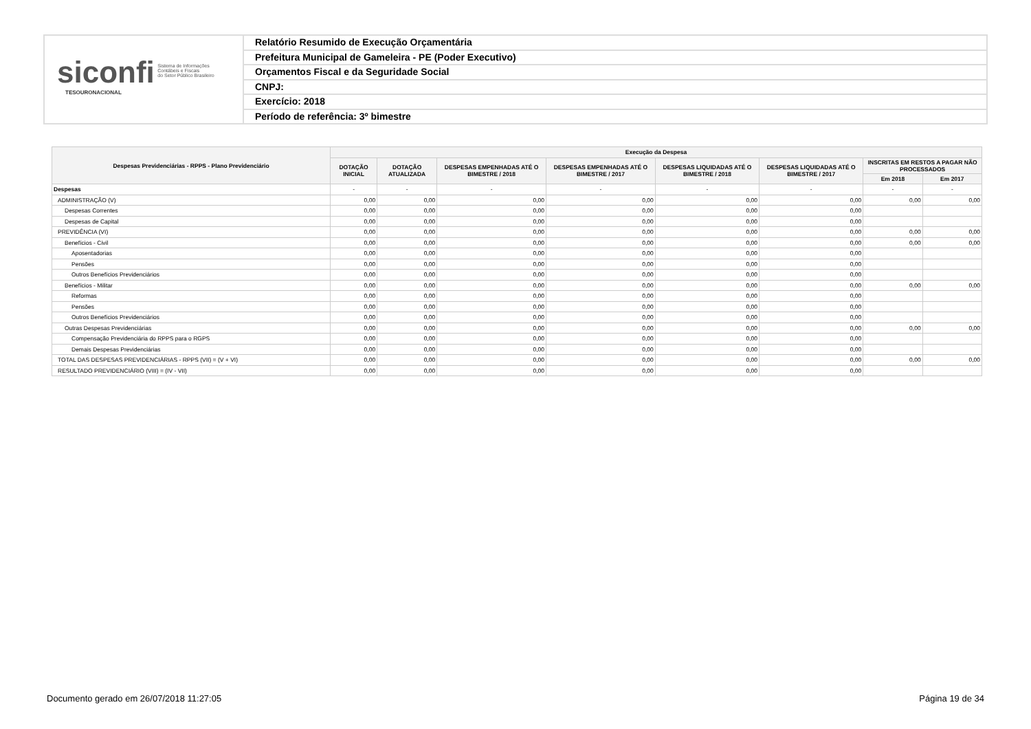siconfi Sistema de Informações
Contábeis e Fiscais
do Setor Público Brasileiro
TESOURONACIONAL
Relatório Resumido de Execução Orçamentária
Prefeitura Municipal de Gameleira - PE (Poder Executivo)
Orçamentos Fiscal e da Seguridade Social
CNPJ:
Exercício: 2018
Período de referência: 3º bimestre
| Despesas Previdenciárias - RPPS - Plano Previdenciário | Execução da Despesa | | | | | | | |
| --- | --- | --- | --- | --- | --- | --- | --- | --- |
| | DOTAÇÃO INICIAL | DOTAÇÃO ATUALIZADA | DESPESAS EMPENHADAS ATÉ O BIMESTRE / 2018 | DESPESAS EMPENHADAS ATÉ O BIMESTRE / 2017 | DESPESAS LIQUIDADAS ATÉ O BIMESTRE / 2018 | DESPESAS LIQUIDADAS ATÉ O BIMESTRE / 2017 | INSCRITAS EM RESTOS A PAGAR NÃO PROCESSADOS | |
| | | | | | | | Em 2018 | Em 2017 |
| Despesas | - | - | - | - | - | - | - | - |
| ADMINISTRAÇÃO (V) | 0,00 | 0,00 | 0,00 | 0,00 | 0,00 | 0,00 | 0,00 | 0,00 |
| Despesas Correntes | 0,00 | 0,00 | 0,00 | 0,00 | 0,00 | 0,00 | | |
| Despesas de Capital | 0,00 | 0,00 | 0,00 | 0,00 | 0,00 | 0,00 | | |
| PREVIDÊNCIA (VI) | 0,00 | 0,00 | 0,00 | 0,00 | 0,00 | 0,00 | 0,00 | 0,00 |
| Benefícios - Civil | 0,00 | 0,00 | 0,00 | 0,00 | 0,00 | 0,00 | 0,00 | 0,00 |
| Aposentadorias | 0,00 | 0,00 | 0,00 | 0,00 | 0,00 | 0,00 | | |
| Pensões | 0,00 | 0,00 | 0,00 | 0,00 | 0,00 | 0,00 | | |
| Outros Benefícios Previdenciários | 0,00 | 0,00 | 0,00 | 0,00 | 0,00 | 0,00 | | |
| Benefícios - Militar | 0,00 | 0,00 | 0,00 | 0,00 | 0,00 | 0,00 | 0,00 | 0,00 |
| Reformas | 0,00 | 0,00 | 0,00 | 0,00 | 0,00 | 0,00 | | |
| Pensões | 0,00 | 0,00 | 0,00 | 0,00 | 0,00 | 0,00 | | |
| Outros Benefícios Previdenciários | 0,00 | 0,00 | 0,00 | 0,00 | 0,00 | 0,00 | | |
| Outras Despesas Previdenciárias | 0,00 | 0,00 | 0,00 | 0,00 | 0,00 | 0,00 | 0,00 | 0,00 |
| Compensação Previdenciária do RPPS para o RGPS | 0,00 | 0,00 | 0,00 | 0,00 | 0,00 | 0,00 | | |
| Demais Despesas Previdenciárias | 0,00 | 0,00 | 0,00 | 0,00 | 0,00 | 0,00 | | |
| TOTAL DAS DESPESAS PREVIDENCIÁRIAS - RPPS (VII) = (V + VI) | 0,00 | 0,00 | 0,00 | 0,00 | 0,00 | 0,00 | 0,00 | 0,00 |
| RESULTADO PREVIDENCIÁRIO (VIII) = (IV - VII) | 0,00 | 0,00 | 0,00 | 0,00 | 0,00 | 0,00 | | |
Documento gerado em 26/07/2018 11:27:05 Página 19 de 34